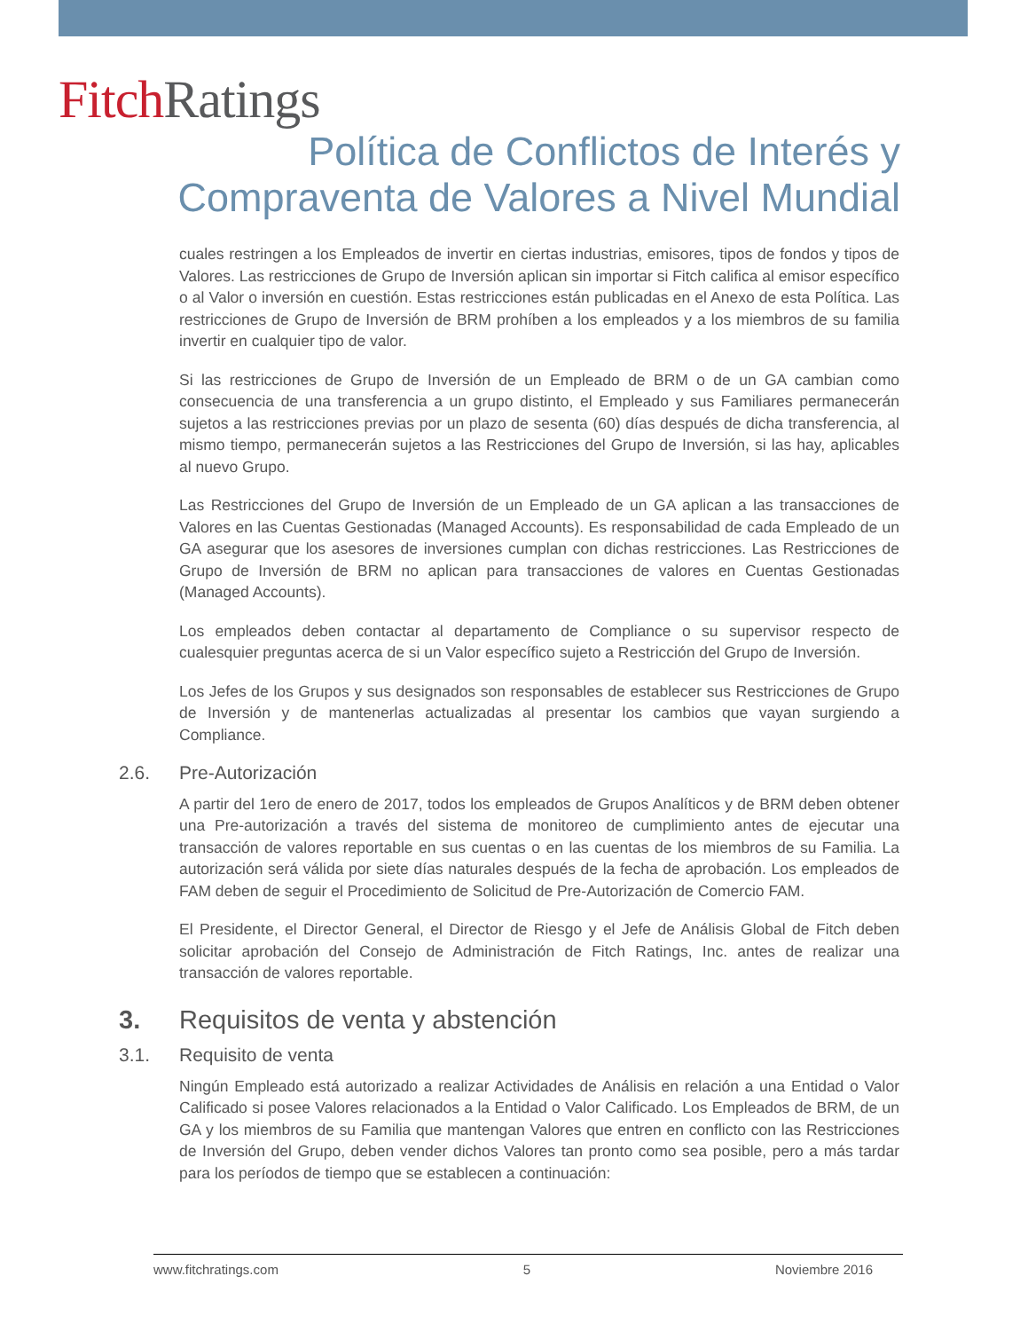Fitch Ratings
Política de Conflictos de Interés y Compraventa de Valores a Nivel Mundial
cuales restringen a los Empleados de invertir en ciertas industrias, emisores, tipos de fondos y tipos de Valores. Las restricciones de Grupo de Inversión aplican sin importar si Fitch califica al emisor específico o al Valor o inversión en cuestión. Estas restricciones están publicadas en el Anexo de esta Política. Las restricciones de Grupo de Inversión de BRM prohíben a los empleados y a los miembros de su familia invertir en cualquier tipo de valor.
Si las restricciones de Grupo de Inversión de un Empleado de BRM o de un GA cambian como consecuencia de una transferencia a un grupo distinto, el Empleado y sus Familiares permanecerán sujetos a las restricciones previas por un plazo de sesenta (60) días después de dicha transferencia, al mismo tiempo, permanecerán sujetos a las Restricciones del Grupo de Inversión, si las hay, aplicables al nuevo Grupo.
Las Restricciones del Grupo de Inversión de un Empleado de un GA aplican a las transacciones de Valores en las Cuentas Gestionadas (Managed Accounts). Es responsabilidad de cada Empleado de un GA asegurar que los asesores de inversiones cumplan con dichas restricciones. Las Restricciones de Grupo de Inversión de BRM no aplican para transacciones de valores en Cuentas Gestionadas (Managed Accounts).
Los empleados deben contactar al departamento de Compliance o su supervisor respecto de cualesquier preguntas acerca de si un Valor específico sujeto a Restricción del Grupo de Inversión.
Los Jefes de los Grupos y sus designados son responsables de establecer sus Restricciones de Grupo de Inversión y de mantenerlas actualizadas al presentar los cambios que vayan surgiendo a Compliance.
2.6. Pre-Autorización
A partir del 1ero de enero de 2017, todos los empleados de Grupos Analíticos y de BRM deben obtener una Pre-autorización a través del sistema de monitoreo de cumplimiento antes de ejecutar una transacción de valores reportable en sus cuentas o en las cuentas de los miembros de su Familia. La autorización será válida por siete días naturales después de la fecha de aprobación. Los empleados de FAM deben de seguir el Procedimiento de Solicitud de Pre-Autorización de Comercio FAM.
El Presidente, el Director General, el Director de Riesgo y el Jefe de Análisis Global de Fitch deben solicitar aprobación del Consejo de Administración de Fitch Ratings, Inc. antes de realizar una transacción de valores reportable.
3. Requisitos de venta y abstención
3.1. Requisito de venta
Ningún Empleado está autorizado a realizar Actividades de Análisis en relación a una Entidad o Valor Calificado si posee Valores relacionados a la Entidad o Valor Calificado. Los Empleados de BRM, de un GA y los miembros de su Familia que mantengan Valores que entren en conflicto con las Restricciones de Inversión del Grupo, deben vender dichos Valores tan pronto como sea posible, pero a más tardar para los períodos de tiempo que se establecen a continuación:
www.fitchratings.com 5 Noviembre 2016